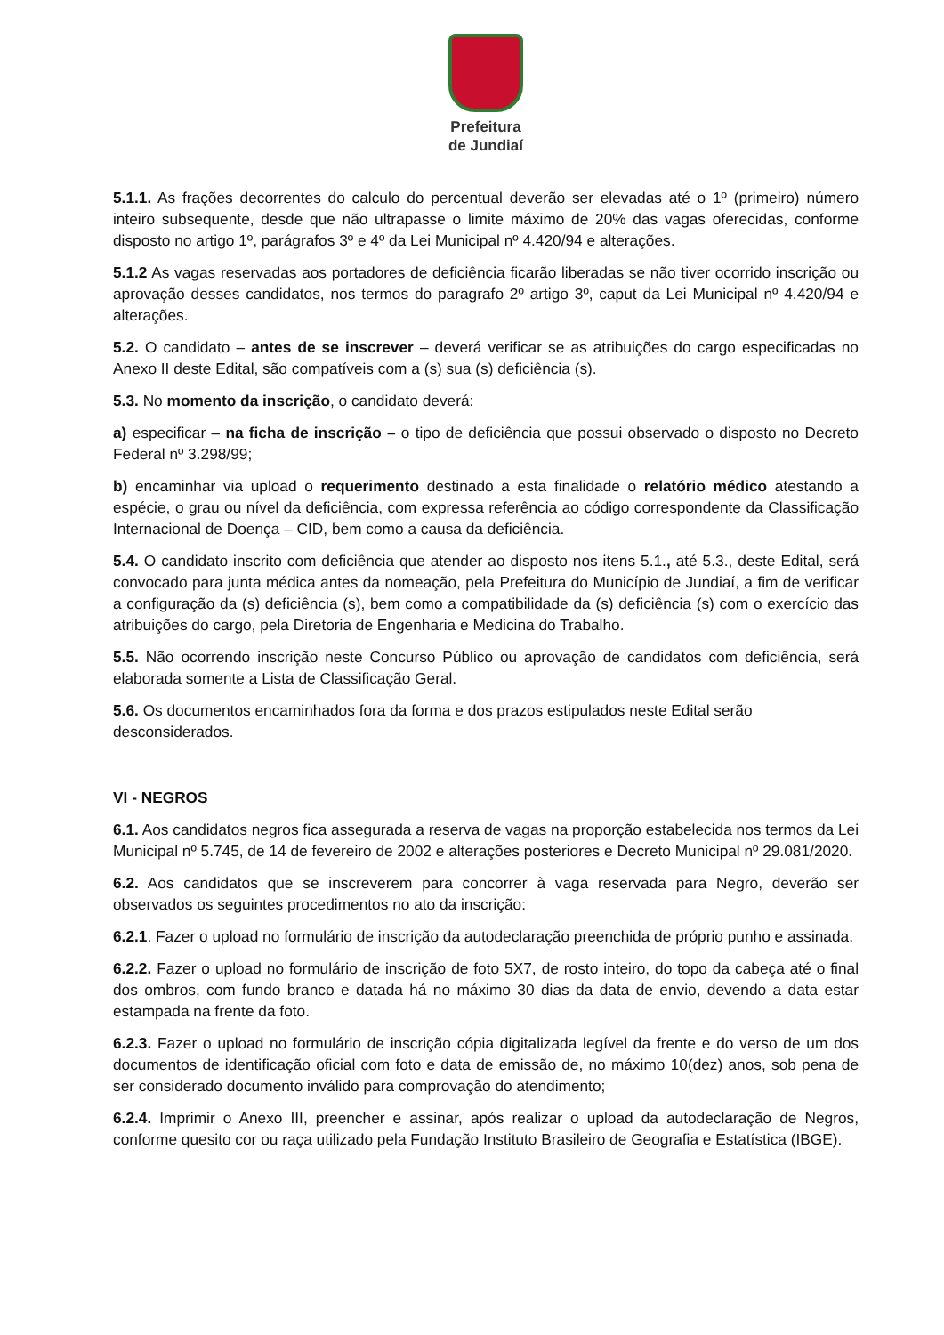Prefeitura
de Jundiaí
5.1.1. As frações decorrentes do calculo do percentual deverão ser elevadas até o 1º (primeiro) número inteiro subsequente, desde que não ultrapasse o limite máximo de 20% das vagas oferecidas, conforme disposto no artigo 1º, parágrafos 3º e 4º da Lei Municipal nº 4.420/94 e alterações.
5.1.2 As vagas reservadas aos portadores de deficiência ficarão liberadas se não tiver ocorrido inscrição ou aprovação desses candidatos, nos termos do paragrafo 2º artigo 3º, caput da Lei Municipal nº 4.420/94 e alterações.
5.2. O candidato – antes de se inscrever – deverá verificar se as atribuições do cargo especificadas no Anexo II deste Edital, são compatíveis com a (s) sua (s) deficiência (s).
5.3. No momento da inscrição, o candidato deverá:
a) especificar – na ficha de inscrição – o tipo de deficiência que possui observado o disposto no Decreto Federal nº 3.298/99;
b) encaminhar via upload o requerimento destinado a esta finalidade o relatório médico atestando a espécie, o grau ou nível da deficiência, com expressa referência ao código correspondente da Classificação Internacional de Doença – CID, bem como a causa da deficiência.
5.4. O candidato inscrito com deficiência que atender ao disposto nos itens 5.1., até 5.3., deste Edital, será convocado para junta médica antes da nomeação, pela Prefeitura do Município de Jundiaí, a fim de verificar a configuração da (s) deficiência (s), bem como a compatibilidade da (s) deficiência (s) com o exercício das atribuições do cargo, pela Diretoria de Engenharia e Medicina do Trabalho.
5.5. Não ocorrendo inscrição neste Concurso Público ou aprovação de candidatos com deficiência, será elaborada somente a Lista de Classificação Geral.
5.6. Os documentos encaminhados fora da forma e dos prazos estipulados neste Edital serão desconsiderados.
VI - NEGROS
6.1. Aos candidatos negros fica assegurada a reserva de vagas na proporção estabelecida nos termos da Lei Municipal nº 5.745, de 14 de fevereiro de 2002 e alterações posteriores e Decreto Municipal nº 29.081/2020.
6.2. Aos candidatos que se inscreverem para concorrer à vaga reservada para Negro, deverão ser observados os seguintes procedimentos no ato da inscrição:
6.2.1. Fazer o upload no formulário de inscrição da autodeclaração preenchida de próprio punho e assinada.
6.2.2. Fazer o upload no formulário de inscrição de foto 5X7, de rosto inteiro, do topo da cabeça até o final dos ombros, com fundo branco e datada há no máximo 30 dias da data de envio, devendo a data estar estampada na frente da foto.
6.2.3. Fazer o upload no formulário de inscrição cópia digitalizada legível da frente e do verso de um dos documentos de identificação oficial com foto e data de emissão de, no máximo 10(dez) anos, sob pena de ser considerado documento inválido para comprovação do atendimento;
6.2.4. Imprimir o Anexo III, preencher e assinar, após realizar o upload da autodeclaração de Negros, conforme quesito cor ou raça utilizado pela Fundação Instituto Brasileiro de Geografia e Estatística (IBGE).